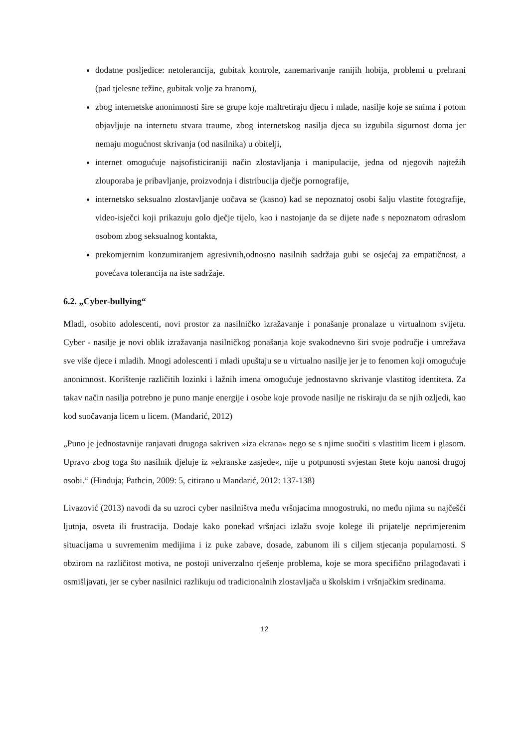dodatne posljedice: netolerancija, gubitak kontrole, zanemarivanje ranijih hobija, problemi u prehrani (pad tjelesne težine, gubitak volje za hranom),
zbog internetske anonimnosti šire se grupe koje maltretiraju djecu i mlade, nasilje koje se snima i potom objavljuje na internetu stvara traume, zbog internetskog nasilja djeca su izgubila sigurnost doma jer nemaju mogućnost skrivanja (od nasilnika) u obitelji,
internet omogućuje najsofisticiraniji način zlostavljanja i manipulacije, jedna od njegovih najtežih zlouporaba je pribavljanje, proizvodnja i distribucija dječje pornografije,
internetsko seksualno zlostavljanje uočava se (kasno) kad se nepoznatoj osobi šalju vlastite fotografije, video-isječci koji prikazuju golo dječje tijelo, kao i nastojanje da se dijete nađe s nepoznatom odraslom osobom zbog seksualnog kontakta,
prekomjernim konzumiranjem agresivnih,odnosno nasilnih sadržaja gubi se osjećaj za empatičnost, a povećava tolerancija na iste sadržaje.
6.2. „Cyber-bullying“
Mladi, osobito adolescenti, novi prostor za nasilničko izražavanje i ponašanje pronalaze u virtualnom svijetu. Cyber - nasilje je novi oblik izražavanja nasilničkog ponašanja koje svakodnevno širi svoje područje i umrežava sve više djece i mladih. Mnogi adolescenti i mladi upuštaju se u virtualno nasilje jer je to fenomen koji omogućuje anonimnost. Korištenje različitih lozinki i lažnih imena omogućuje jednostavno skrivanje vlastitog identiteta. Za takav način nasilja potrebno je puno manje energije i osobe koje provode nasilje ne riskiraju da se njih ozljedi, kao kod suočavanja licem u licem. (Mandarić, 2012)
„Puno je jednostavnije ranjavati drugoga sakriven »iza ekrana« nego se s njime suočiti s vlastitim licem i glasom. Upravo zbog toga što nasilnik djeluje iz »ekranske zasjede«, nije u potpunosti svjestan štete koju nanosi drugoj osobi.“ (Hinduja; Pathcin, 2009: 5, citirano u Mandarić, 2012: 137-138)
Livazović (2013) navodi da su uzroci cyber nasilništva među vršnjacima mnogostruki, no među njima su najčešći ljutnja, osveta ili frustracija. Dodaje kako ponekad vršnjaci izlažu svoje kolege ili prijatelje neprimjerenim situacijama u suvremenim medijima i iz puke zabave, dosade, zabunom ili s ciljem stjecanja popularnosti. S obzirom na različitost motiva, ne postoji univerzalno rješenje problema, koje se mora specifično prilagođavati i osmišljavati, jer se cyber nasilnici razlikuju od tradicionalnih zlostavljača u školskim i vršnjačkim sredinama.
12